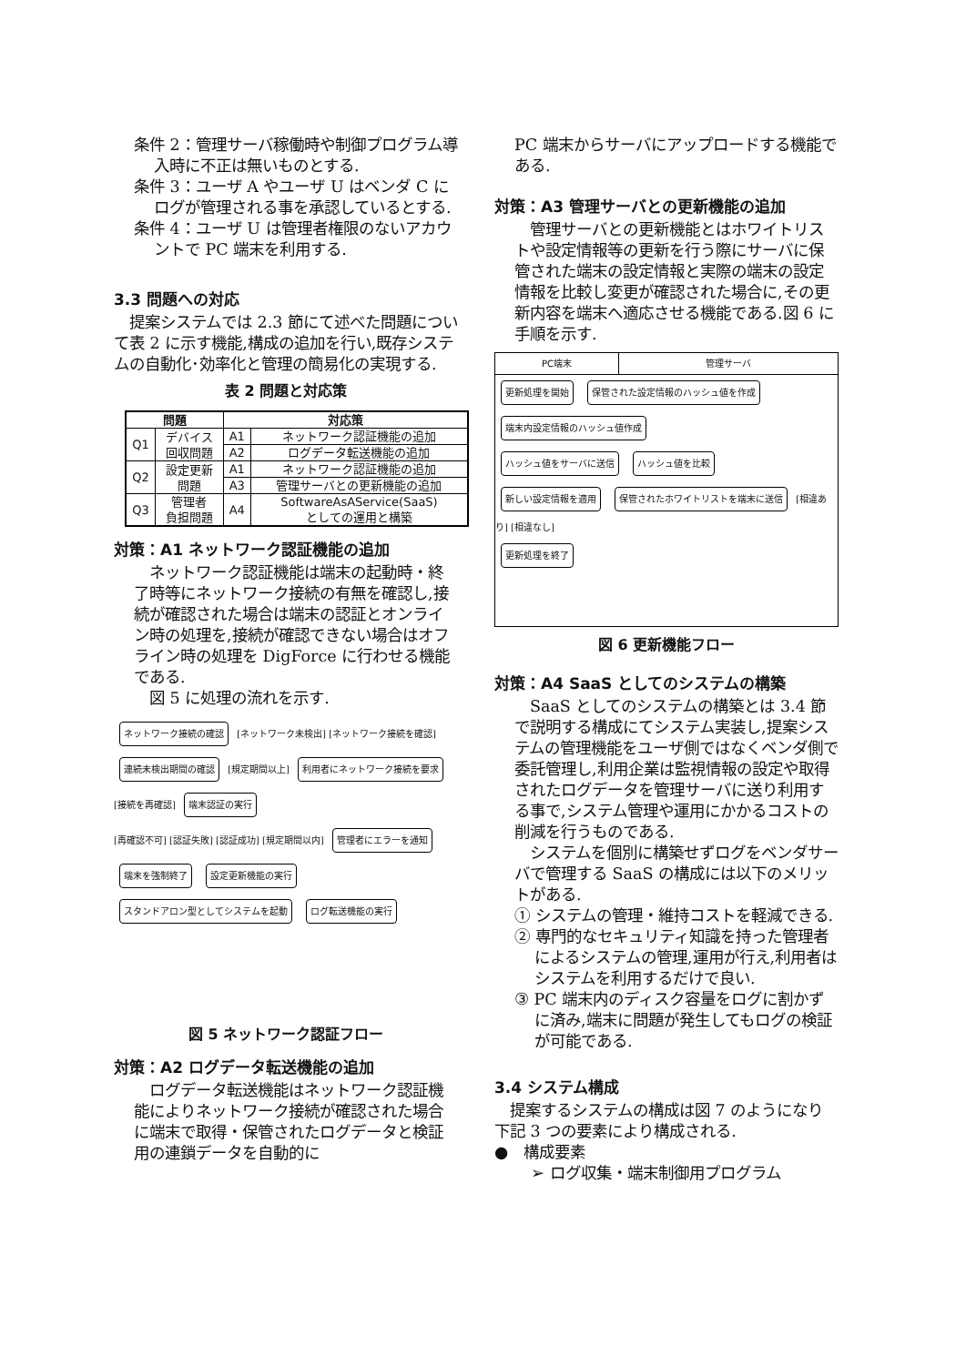条件 2：管理サーバ稼働時や制御プログラム導入時に不正は無いものとする.
条件 3：ユーザ A やユーザ U はベンダ C にログが管理される事を承認しているとする.
条件 4：ユーザ U は管理者権限のないアカウントで PC 端末を利用する.
3.3 問題への対応
　提案システムでは 2.3 節にて述べた問題について表 2 に示す機能,構成の追加を行い,既存システムの自動化･効率化と管理の簡易化の実現する.
表 2 問題と対応策
| 問題 | | 対応策 | |
| --- | --- | --- | --- |
| Q1 | デバイス 回収問題 | A1 | ネットワーク認証機能の追加 |
| | | A2 | ログデータ転送機能の追加 |
| Q2 | 設定更新 問題 | A1 | ネットワーク認証機能の追加 |
| | | A3 | 管理サーバとの更新機能の追加 |
| Q3 | 管理者 負担問題 | A4 | SoftwareAsAService(SaaS) としての運用と構築 |
対策：A1 ネットワーク認証機能の追加
　ネットワーク認証機能は端末の起動時・終了時等にネットワーク接続の有無を確認し,接続が確認された場合は端末の認証とオンライン時の処理を,接続が確認できない場合はオフライン時の処理を DigForce に行わせる機能である.
　図 5 に処理の流れを示す.
ネットワーク接続の確認 [ネットワーク未検出] [ネットワーク接続を確認]
連続未検出期間の確認 [規定期間以上] 利用者にネットワーク接続を要求 [接続を再確認] 端末認証の実行
[再確認不可] [認証失敗] [認証成功] [規定期間以内] 管理者にエラーを通知
端末を強制終了 設定更新機能の実行
スタンドアロン型としてシステムを起動 ログ転送機能の実行
図 5 ネットワーク認証フロー
対策：A2 ログデータ転送機能の追加
　ログデータ転送機能はネットワーク認証機能によりネットワーク接続が確認された場合に端末で取得・保管されたログデータと検証用の連鎖データを自動的に
PC 端末からサーバにアップロードする機能である.
対策：A3 管理サーバとの更新機能の追加
　管理サーバとの更新機能とはホワイトリストや設定情報等の更新を行う際にサーバに保管された端末の設定情報と実際の端末の設定情報を比較し変更が確認された場合に,その更新内容を端末へ適応させる機能である.図 6 に手順を示す.
PC端末 管理サーバ
更新処理を開始 保管された設定情報のハッシュ値を作成
端末内設定情報のハッシュ値作成
ハッシュ値をサーバに送信 ハッシュ値を比較
新しい設定情報を適用 保管されたホワイトリストを端末に送信 [相違あり] [相違なし]
更新処理を終了
図 6 更新機能フロー
対策：A4 SaaS としてのシステムの構築
　SaaS としてのシステムの構築とは 3.4 節で説明する構成にてシステム実装し,提案システムの管理機能をユーザ側ではなくベンダ側で委託管理し,利用企業は監視情報の設定や取得されたログデータを管理サーバに送り利用する事で,システム管理や運用にかかるコストの削減を行うものである.
　システムを個別に構築せずログをベンダサーバで管理する SaaS の構成には以下のメリットがある.
① システムの管理・維持コストを軽減できる.
② 専門的なセキュリティ知識を持った管理者によるシステムの管理,運用が行え,利用者はシステムを利用するだけで良い.
③ PC 端末内のディスク容量をログに割かずに済み,端末に問題が発生してもログの検証が可能である.
3.4 システム構成
　提案するシステムの構成は図 7 のようになり下記 3 つの要素により構成される.
●　構成要素
➢ ログ収集・端末制御用プログラム